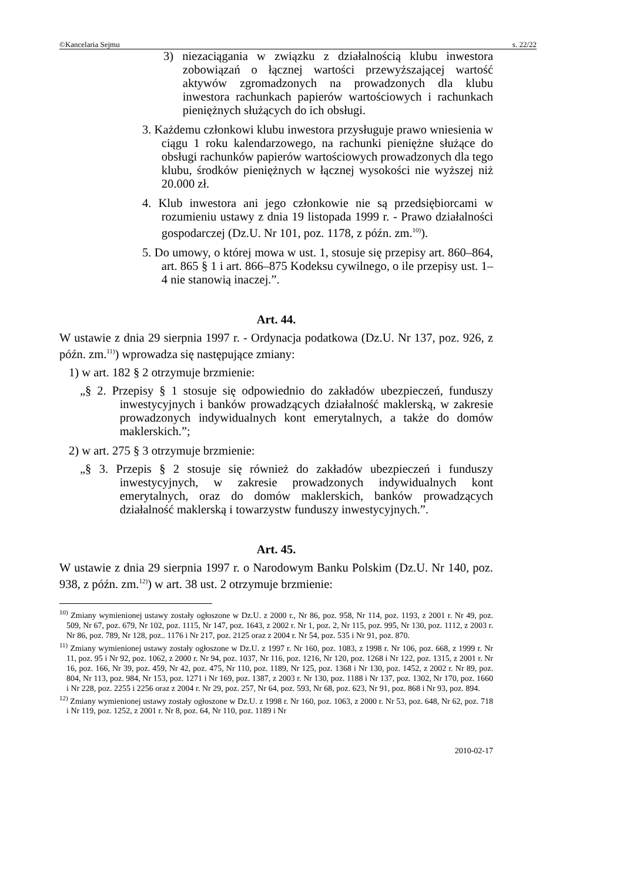©Kancelaria Sejmu s. 22/22
3) niezaciągania w związku z działalnością klubu inwestora zobowiązań o łącznej wartości przewyższającej wartość aktywów zgromadzonych na prowadzonych dla klubu inwestora rachunkach papierów wartościowych i rachunkach pieniężnych służących do ich obsługi.
3. Każdemu członkowi klubu inwestora przysługuje prawo wniesienia w ciągu 1 roku kalendarzowego, na rachunki pieniężne służące do obsługi rachunków papierów wartościowych prowadzonych dla tego klubu, środków pieniężnych w łącznej wysokości nie wyższej niż 20.000 zł.
4. Klub inwestora ani jego członkowie nie są przedsiębiorcami w rozumieniu ustawy z dnia 19 listopada 1999 r. - Prawo działalności gospodarczej (Dz.U. Nr 101, poz. 1178, z późn. zm.<sup>10)</sup>).
5. Do umowy, o której mowa w ust. 1, stosuje się przepisy art. 860–864, art. 865 § 1 i art. 866–875 Kodeksu cywilnego, o ile przepisy ust. 1–4 nie stanowią inaczej.”.
Art. 44.
W ustawie z dnia 29 sierpnia 1997 r. - Ordynacja podatkowa (Dz.U. Nr 137, poz. 926, z późn. zm.<sup>11)</sup>) wprowadza się następujące zmiany:
1) w art. 182 § 2 otrzymuje brzmienie:
„§ 2. Przepisy § 1 stosuje się odpowiednio do zakładów ubezpieczeń, funduszy inwestycyjnych i banków prowadzących działalność maklerską, w zakresie prowadzonych indywidualnych kont emerytalnych, a także do domów maklerskich.”;
2) w art. 275 § 3 otrzymuje brzmienie:
„§ 3. Przepis § 2 stosuje się również do zakładów ubezpieczeń i funduszy inwestycyjnych, w zakresie prowadzonych indywidualnych kont emerytalnych, oraz do domów maklerskich, banków prowadzących działalność maklerską i towarzystw funduszy inwestycyjnych.”.
Art. 45.
W ustawie z dnia 29 sierpnia 1997 r. o Narodowym Banku Polskim (Dz.U. Nr 140, poz. 938, z późn. zm.<sup>12)</sup>) w art. 38 ust. 2 otrzymuje brzmienie:
<sup>10)</sup> Zmiany wymienionej ustawy zostały ogłoszone w Dz.U. z 2000 r., Nr 86, poz. 958, Nr 114, poz. 1193, z 2001 r. Nr 49, poz. 509, Nr 67, poz. 679, Nr 102, poz. 1115, Nr 147, poz. 1643, z 2002 r. Nr 1, poz. 2, Nr 115, poz. 995, Nr 130, poz. 1112, z 2003 r. Nr 86, poz. 789, Nr 128, poz.. 1176 i Nr 217, poz. 2125 oraz z 2004 r. Nr 54, poz. 535 i Nr 91, poz. 870.
<sup>11)</sup> Zmiany wymienionej ustawy zostały ogłoszone w Dz.U. z 1997 r. Nr 160, poz. 1083, z 1998 r. Nr 106, poz. 668, z 1999 r. Nr 11, poz. 95 i Nr 92, poz. 1062, z 2000 r. Nr 94, poz. 1037, Nr 116, poz. 1216, Nr 120, poz. 1268 i Nr 122, poz. 1315, z 2001 r. Nr 16, poz. 166, Nr 39, poz. 459, Nr 42, poz. 475, Nr 110, poz. 1189, Nr 125, poz. 1368 i Nr 130, poz. 1452, z 2002 r. Nr 89, poz. 804, Nr 113, poz. 984, Nr 153, poz. 1271 i Nr 169, poz. 1387, z 2003 r. Nr 130, poz. 1188 i Nr 137, poz. 1302, Nr 170, poz. 1660 i Nr 228, poz. 2255 i 2256 oraz z 2004 r. Nr 29, poz. 257, Nr 64, poz. 593, Nr 68, poz. 623, Nr 91, poz. 868 i Nr 93, poz. 894.
<sup>12)</sup> Zmiany wymienionej ustawy zostały ogłoszone w Dz.U. z 1998 r. Nr 160, poz. 1063, z 2000 r. Nr 53, poz. 648, Nr 62, poz. 718 i Nr 119, poz. 1252, z 2001 r. Nr 8, poz. 64, Nr 110, poz. 1189 i Nr
2010-02-17